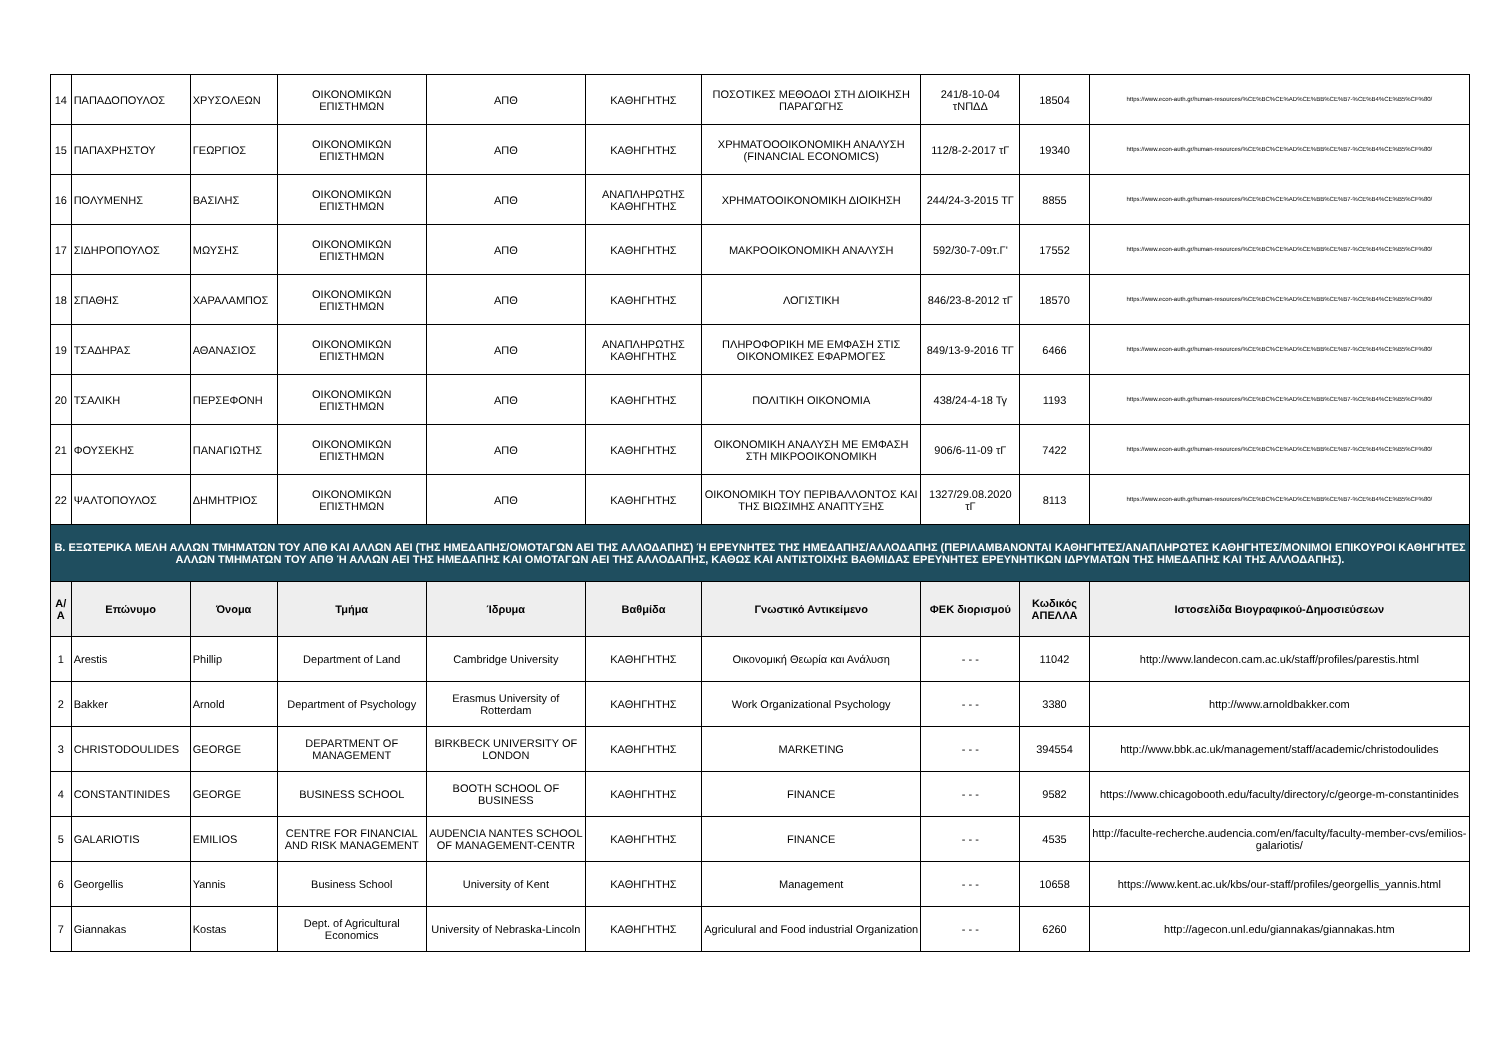| 14 | ΠΑΠΑΔΟΠΟΥΛΟΣ | ΧΡΥΣΟΛΕΩΝ | ΟΙΚΟΝΟΜΙΚΩΝ ΕΠΙΣΤΗΜΩΝ | ΑΠΘ | ΚΑΘΗΓΗΤΗΣ | ΠΟΣΟΤΙΚΕΣ ΜΕΘΟΔΟΙ ΣΤΗ ΔΙΟΙΚΗΣΗ ΠΑΡΑΓΩΓΗΣ | 241/8-10-04 τΝΠΔΔ | 18504 | https://www.econ-auth.gr/human-resources/%CE%BC%CE%AD%CE%BB%CE%B7-%CE%B4%CE%B5%CF%80/ |
| 15 | ΠΑΠΑΧΡΗΣΤΟΥ | ΓΕΩΡΓΙΟΣ | ΟΙΚΟΝΟΜΙΚΩΝ ΕΠΙΣΤΗΜΩΝ | ΑΠΘ | ΚΑΘΗΓΗΤΗΣ | ΧΡΗΜΑΤΟΟΟΙΚΟΝΟΜΙΚΗ ΑΝΑΛΥΣΗ (FINANCIAL ECONOMICS) | 112/8-2-2017 τΓ | 19340 | https://www.econ-auth.gr/human-resources/%CE%BC%CE%AD%CE%BB%CE%B7-%CE%B4%CE%B5%CF%80/ |
| 16 | ΠΟΛΥΜΕΝΗΣ | ΒΑΣΙΛΗΣ | ΟΙΚΟΝΟΜΙΚΩΝ ΕΠΙΣΤΗΜΩΝ | ΑΠΘ | ΑΝΑΠΛΗΡΩΤΗΣ ΚΑΘΗΓΗΤΗΣ | ΧΡΗΜΑΤΟΟΙΚΟΝΟΜΙΚΗ ΔΙΟΙΚΗΣΗ | 244/24-3-2015 ΤΓ | 8855 | https://www.econ-auth.gr/human-resources/%CE%BC%CE%AD%CE%BB%CE%B7-%CE%B4%CE%B5%CF%80/ |
| 17 | ΣΙΔΗΡΟΠΟΥΛΟΣ | ΜΩΥΣΗΣ | ΟΙΚΟΝΟΜΙΚΩΝ ΕΠΙΣΤΗΜΩΝ | ΑΠΘ | ΚΑΘΗΓΗΤΗΣ | ΜΑΚΡΟΟΙΚΟΝΟΜΙΚΗ ΑΝΑΛΥΣΗ | 592/30-7-09τ.Γ' | 17552 | https://www.econ-auth.gr/human-resources/%CE%BC%CE%AD%CE%BB%CE%B7-%CE%B4%CE%B5%CF%80/ |
| 18 | ΣΠΑΘΗΣ | ΧΑΡΑΛΑΜΠΟΣ | ΟΙΚΟΝΟΜΙΚΩΝ ΕΠΙΣΤΗΜΩΝ | ΑΠΘ | ΚΑΘΗΓΗΤΗΣ | ΛΟΓΙΣΤΙΚΗ | 846/23-8-2012 τΓ | 18570 | https://www.econ-auth.gr/human-resources/%CE%BC%CE%AD%CE%BB%CE%B7-%CE%B4%CE%B5%CF%80/ |
| 19 | ΤΣΑΔΗΡΑΣ | ΑΘΑΝΑΣΙΟΣ | ΟΙΚΟΝΟΜΙΚΩΝ ΕΠΙΣΤΗΜΩΝ | ΑΠΘ | ΑΝΑΠΛΗΡΩΤΗΣ ΚΑΘΗΓΗΤΗΣ | ΠΛΗΡΟΦΟΡΙΚΗ ΜΕ ΕΜΦΑΣΗ ΣΤΙΣ ΟΙΚΟΝΟΜΙΚΕΣ ΕΦΑΡΜΟΓΕΣ | 849/13-9-2016 ΤΓ | 6466 | https://www.econ-auth.gr/human-resources/%CE%BC%CE%AD%CE%BB%CE%B7-%CE%B4%CE%B5%CF%80/ |
| 20 | ΤΣΑΛΙΚΗ | ΠΕΡΣΕΦΟΝΗ | ΟΙΚΟΝΟΜΙΚΩΝ ΕΠΙΣΤΗΜΩΝ | ΑΠΘ | ΚΑΘΗΓΗΤΗΣ | ΠΟΛΙΤΙΚΗ ΟΙΚΟΝΟΜΙΑ | 438/24-4-18 Τγ | 1193 | https://www.econ-auth.gr/human-resources/%CE%BC%CE%AD%CE%BB%CE%B7-%CE%B4%CE%B5%CF%80/ |
| 21 | ΦΟΥΣΕΚΗΣ | ΠΑΝΑΓΙΩΤΗΣ | ΟΙΚΟΝΟΜΙΚΩΝ ΕΠΙΣΤΗΜΩΝ | ΑΠΘ | ΚΑΘΗΓΗΤΗΣ | ΟΙΚΟΝΟΜΙΚΗ ΑΝΑΛΥΣΗ ΜΕ ΕΜΦΑΣΗ ΣΤΗ ΜΙΚΡΟΟΙΚΟΝΟΜΙΚΗ | 906/6-11-09 τΓ | 7422 | https://www.econ-auth.gr/human-resources/%CE%BC%CE%AD%CE%BB%CE%B7-%CE%B4%CE%B5%CF%80/ |
| 22 | ΨΑΛΤΟΠΟΥΛΟΣ | ΔΗΜΗΤΡΙΟΣ | ΟΙΚΟΝΟΜΙΚΩΝ ΕΠΙΣΤΗΜΩΝ | ΑΠΘ | ΚΑΘΗΓΗΤΗΣ | ΟΙΚΟΝΟΜΙΚΗ ΤΟΥ ΠΕΡΙΒΑΛΛΟΝΤΟΣ ΚΑΙ ΤΗΣ ΒΙΩΣΙΜΗΣ ΑΝΑΠΤΥΞΗΣ | 1327/29.08.2020 τΓ | 8113 | https://www.econ-auth.gr/human-resources/%CE%BC%CE%AD%CE%BB%CE%B7-%CE%B4%CE%B5%CF%80/ |
| Β. ΕΞΩΤΕΡΙΚΑ ΜΕΛΗ ΑΛΛΩΝ ΤΜΗΜΑΤΩΝ ΤΟΥ ΑΠΘ ΚΑΙ ΑΛΛΩΝ ΑΕΙ (ΤΗΣ ΗΜΕΔΑΠΗΣ/ΟΜΟΤΑΓΩΝ ΑΕΙ ΤΗΣ ΑΛΛΟΔΑΠΗΣ) Ή ΕΡΕΥΝΗΤΕΣ ΤΗΣ ΗΜΕΔΑΠΗΣ/ΑΛΛΟΔΑΠΗΣ (ΠΕΡΙΛΑΜΒΑΝΟΝΤΑΙ ΚΑΘΗΓΗΤΕΣ/ΑΝΑΠΛΗΡΩΤΕΣ ΚΑΘΗΓΗΤΕΣ/ΜΟΝΙΜΟΙ ΕΠΙΚΟΥΡΟΙ ΚΑΘΗΓΗΤΕΣ ΑΛΛΩΝ ΤΜΗΜΑΤΩΝ ΤΟΥ ΑΠΘ Ή ΑΛΛΩΝ ΑΕΙ ΤΗΣ ΗΜΕΔΑΠΗΣ ΚΑΙ ΟΜΟΤΑΓΩΝ ΑΕΙ ΤΗΣ ΑΛΛΟΔΑΠΗΣ, ΚΑΘΩΣ ΚΑΙ ΑΝΤΙΣΤΟΙΧΗΣ ΒΑΘΜΙΔΑΣ ΕΡΕΥΝΗΤΕΣ ΕΡΕΥΝΗΤΙΚΩΝ ΙΔΡΥΜΑΤΩΝ ΤΗΣ ΗΜΕΔΑΠΗΣ ΚΑΙ ΤΗΣ ΑΛΛΟΔΑΠΗΣ). | | | | | | | | | |
| Α/Α | Επώνυμο | Όνομα | Τμήμα | Ίδρυμα | Βαθμίδα | Γνωστικό Αντικείμενο | ΦΕΚ διορισμού | Κωδικός ΑΠΕΛΛΑ | Ιστοσελίδα Βιογραφικού-Δημοσιεύσεων |
| 1 | Arestis | Phillip | Department of Land | Cambridge University | ΚΑΘΗΓΗΤΗΣ | Οικονομική Θεωρία και Ανάλυση | - - - | 11042 | http://www.landecon.cam.ac.uk/staff/profiles/parestis.html |
| 2 | Bakker | Arnold | Department of Psychology | Erasmus University of Rotterdam | ΚΑΘΗΓΗΤΗΣ | Work Organizational Psychology | - - - | 3380 | http://www.arnoldbakker.com |
| 3 | CHRISTODOULIDES | GEORGE | DEPARTMENT OF MANAGEMENT | BIRKBECK UNIVERSITY OF LONDON | ΚΑΘΗΓΗΤΗΣ | MARKETING | - - - | 394554 | http://www.bbk.ac.uk/management/staff/academic/christodoulides |
| 4 | CONSTANTINIDES | GEORGE | BUSINESS SCHOOL | BOOTH SCHOOL OF BUSINESS | ΚΑΘΗΓΗΤΗΣ | FINANCE | - - - | 9582 | https://www.chicagobooth.edu/faculty/directory/c/george-m-constantinides |
| 5 | GALARIOTIS | EMILIOS | CENTRE FOR FINANCIAL AND RISK MANAGEMENT | AUDENCIA NANTES SCHOOL OF MANAGEMENT-CENTR | ΚΑΘΗΓΗΤΗΣ | FINANCE | - - - | 4535 | http://faculte-recherche.audencia.com/en/faculty/faculty-member-cvs/emilios-galariotis/ |
| 6 | Georgellis | Yannis | Business School | University of Kent | ΚΑΘΗΓΗΤΗΣ | Management | - - - | 10658 | https://www.kent.ac.uk/kbs/our-staff/profiles/georgellis_yannis.html |
| 7 | Giannakas | Kostas | Dept. of Agricultural Economics | University of Nebraska-Lincoln | ΚΑΘΗΓΗΤΗΣ | Agriculural and Food industrial Organization | - - - | 6260 | http://agecon.unl.edu/giannakas/giannakas.htm |